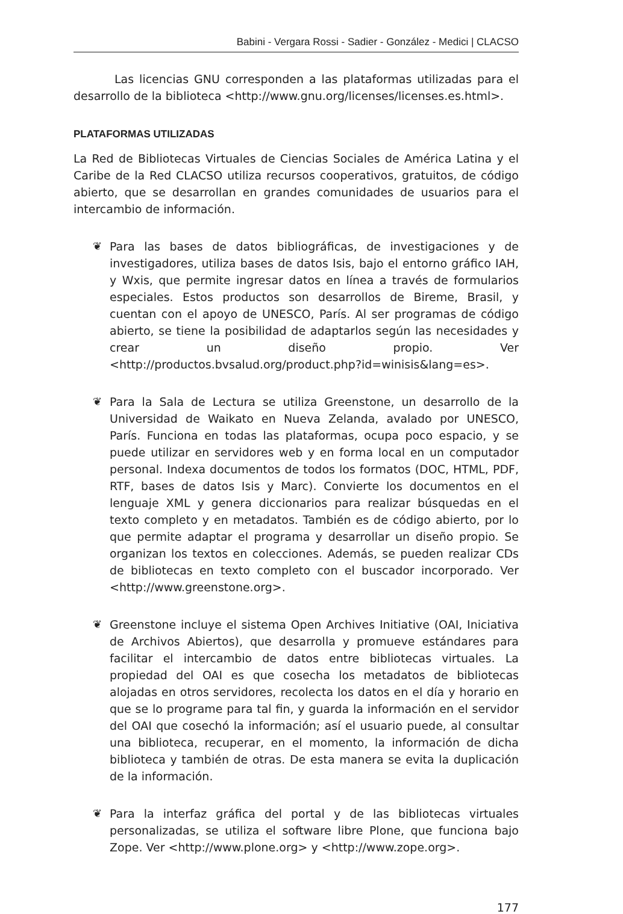Babini - Vergara Rossi - Sadier - González - Medici | CLACSO
Las licencias GNU corresponden a las plataformas utilizadas para el desarrollo de la biblioteca <http://www.gnu.org/licenses/licenses.es.html>.
PLATAFORMAS UTILIZADAS
La Red de Bibliotecas Virtuales de Ciencias Sociales de América Latina y el Caribe de la Red CLACSO utiliza recursos cooperativos, gratuitos, de código abierto, que se desarrollan en grandes comunidades de usuarios para el intercambio de información.
❦ Para las bases de datos bibliográficas, de investigaciones y de investigadores, utiliza bases de datos Isis, bajo el entorno gráfico IAH, y Wxis, que permite ingresar datos en línea a través de formularios especiales. Estos productos son desarrollos de Bireme, Brasil, y cuentan con el apoyo de UNESCO, París. Al ser programas de código abierto, se tiene la posibilidad de adaptarlos según las necesidades y crear un diseño propio. Ver <http://productos.bvsalud.org/product.php?id=winisis&lang=es>.
❦ Para la Sala de Lectura se utiliza Greenstone, un desarrollo de la Universidad de Waikato en Nueva Zelanda, avalado por UNESCO, París. Funciona en todas las plataformas, ocupa poco espacio, y se puede utilizar en servidores web y en forma local en un computador personal. Indexa documentos de todos los formatos (DOC, HTML, PDF, RTF, bases de datos Isis y Marc). Convierte los documentos en el lenguaje XML y genera diccionarios para realizar búsquedas en el texto completo y en metadatos. También es de código abierto, por lo que permite adaptar el programa y desarrollar un diseño propio. Se organizan los textos en colecciones. Además, se pueden realizar CDs de bibliotecas en texto completo con el buscador incorporado. Ver <http://www.greenstone.org>.
❦ Greenstone incluye el sistema Open Archives Initiative (OAI, Iniciativa de Archivos Abiertos), que desarrolla y promueve estándares para facilitar el intercambio de datos entre bibliotecas virtuales. La propiedad del OAI es que cosecha los metadatos de bibliotecas alojadas en otros servidores, recolecta los datos en el día y horario en que se lo programe para tal fin, y guarda la información en el servidor del OAI que cosechó la información; así el usuario puede, al consultar una biblioteca, recuperar, en el momento, la información de dicha biblioteca y también de otras. De esta manera se evita la duplicación de la información.
❦ Para la interfaz gráfica del portal y de las bibliotecas virtuales personalizadas, se utiliza el software libre Plone, que funciona bajo Zope. Ver <http://www.plone.org> y <http://www.zope.org>.
177